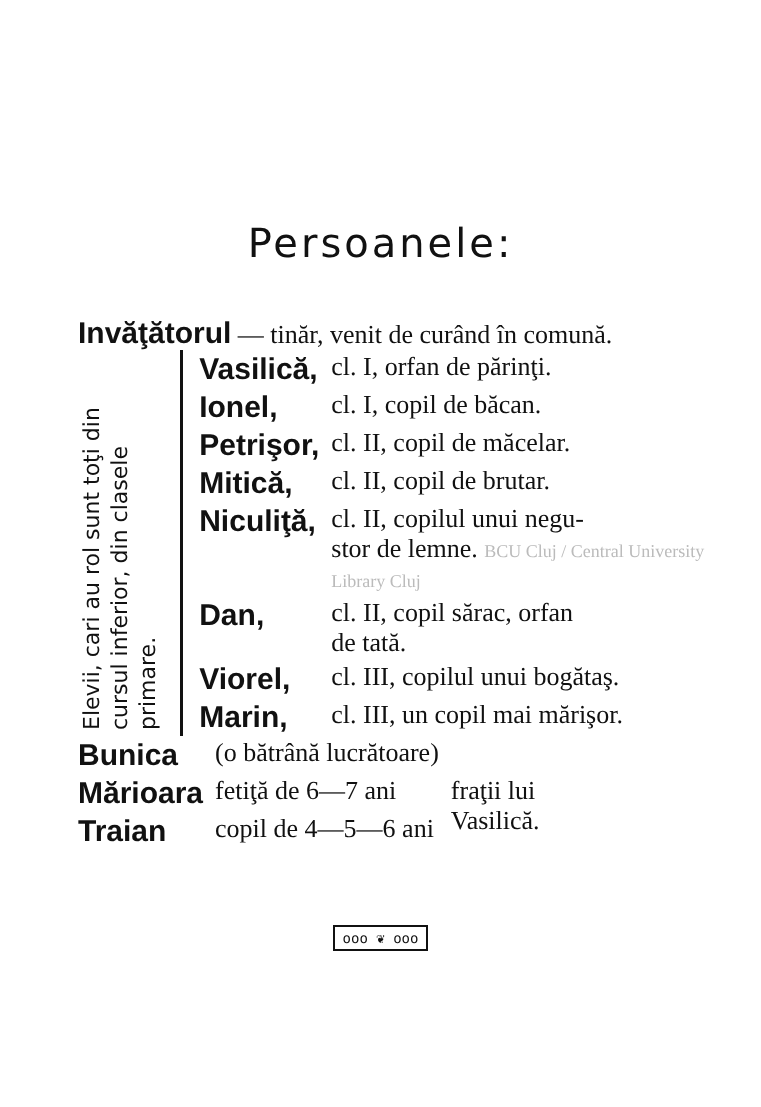Persoanele:
Invăţătorul — tinăr, venit de curând în comună.
Elevii, cari au rol sunt toţi din cursul inferior, din clasele primare.
| Vasilică, | cl. I, orfan de părinţi. |
| Ionel, | cl. I, copil de băcan. |
| Petrişor, | cl. II, copil de măcelar. |
| Mitică, | cl. II, copil de brutar. |
| Niculiţă, | cl. II, copilul unui negu- stor de lemne. BCU Cluj / Central University Library Cluj |
| Dan, | cl. II, copil sărac, orfan de tată. |
| Viorel, | cl. III, copilul unui bogătaş. |
| Marin, | cl. III, un copil mai mărişor. |
| Bunica | (o bătrână lucrătoare) | |
| Mărioara | fetiţă de 6—7 ani | fraţii lui Vasilică. |
| Traian | copil de 4—5—6 ani | |
ooo ❦ ooo